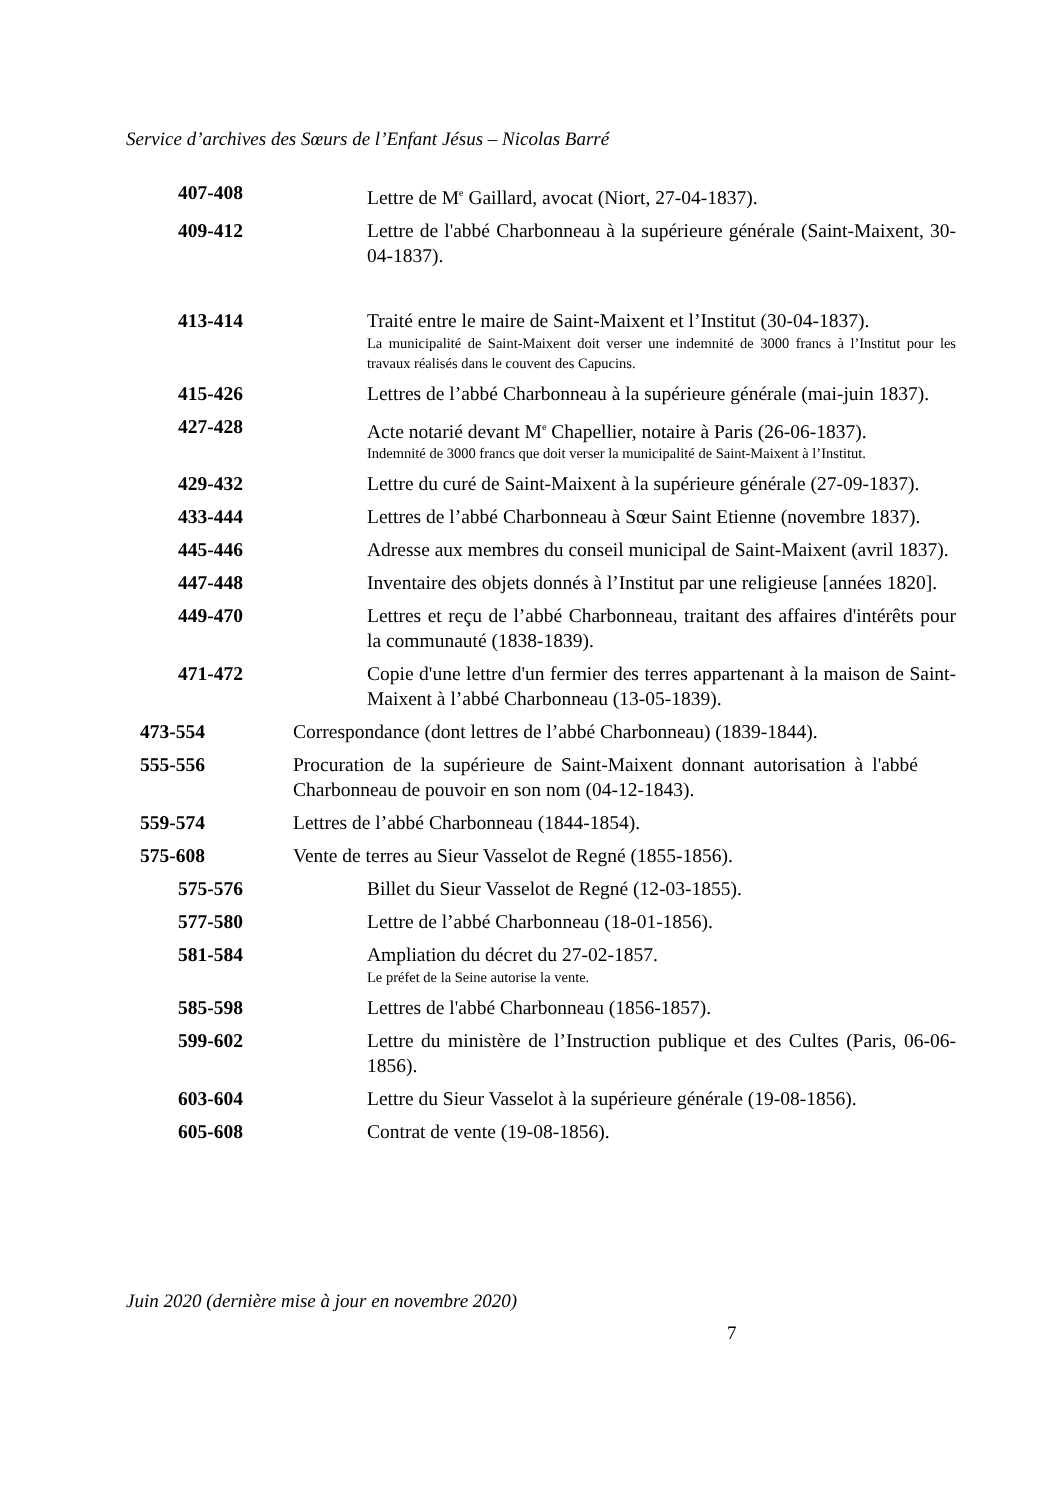Service d’archives des Sœurs de l’Enfant Jésus – Nicolas Barré
407-408 Lettre de M<sup>e</sup> Gaillard, avocat (Niort, 27-04-1837).
409-412 Lettre de l'abbé Charbonneau à la supérieure générale (Saint-Maixent, 30-04-1837).
413-414 Traité entre le maire de Saint-Maixent et l’Institut (30-04-1837).
La municipalité de Saint-Maixent doit verser une indemnité de 3000 francs à l’Institut pour les travaux réalisés dans le couvent des Capucins.
415-426 Lettres de l’abbé Charbonneau à la supérieure générale (mai-juin 1837).
427-428 Acte notarié devant M<sup>e</sup> Chapellier, notaire à Paris (26-06-1837).
Indemnité de 3000 francs que doit verser la municipalité de Saint-Maixent à l’Institut.
429-432 Lettre du curé de Saint-Maixent à la supérieure générale (27-09-1837).
433-444 Lettres de l’abbé Charbonneau à Sœur Saint Etienne (novembre 1837).
445-446 Adresse aux membres du conseil municipal de Saint-Maixent (avril 1837).
447-448 Inventaire des objets donnés à l’Institut par une religieuse [années 1820].
449-470 Lettres et reçu de l’abbé Charbonneau, traitant des affaires d'intérêts pour la communauté (1838-1839).
471-472 Copie d'une lettre d'un fermier des terres appartenant à la maison de Saint-Maixent à l’abbé Charbonneau (13-05-1839).
473-554 Correspondance (dont lettres de l’abbé Charbonneau) (1839-1844).
555-556 Procuration de la supérieure de Saint-Maixent donnant autorisation à l'abbé Charbonneau de pouvoir en son nom (04-12-1843).
559-574 Lettres de l’abbé Charbonneau (1844-1854).
575-608 Vente de terres au Sieur Vasselot de Regné (1855-1856).
575-576 Billet du Sieur Vasselot de Regné (12-03-1855).
577-580 Lettre de l’abbé Charbonneau (18-01-1856).
581-584 Ampliation du décret du 27-02-1857.
Le préfet de la Seine autorise la vente.
585-598 Lettres de l'abbé Charbonneau (1856-1857).
599-602 Lettre du ministère de l’Instruction publique et des Cultes (Paris, 06-06-1856).
603-604 Lettre du Sieur Vasselot à la supérieure générale (19-08-1856).
605-608 Contrat de vente (19-08-1856).
Juin 2020 (dernière mise à jour en novembre 2020)
7